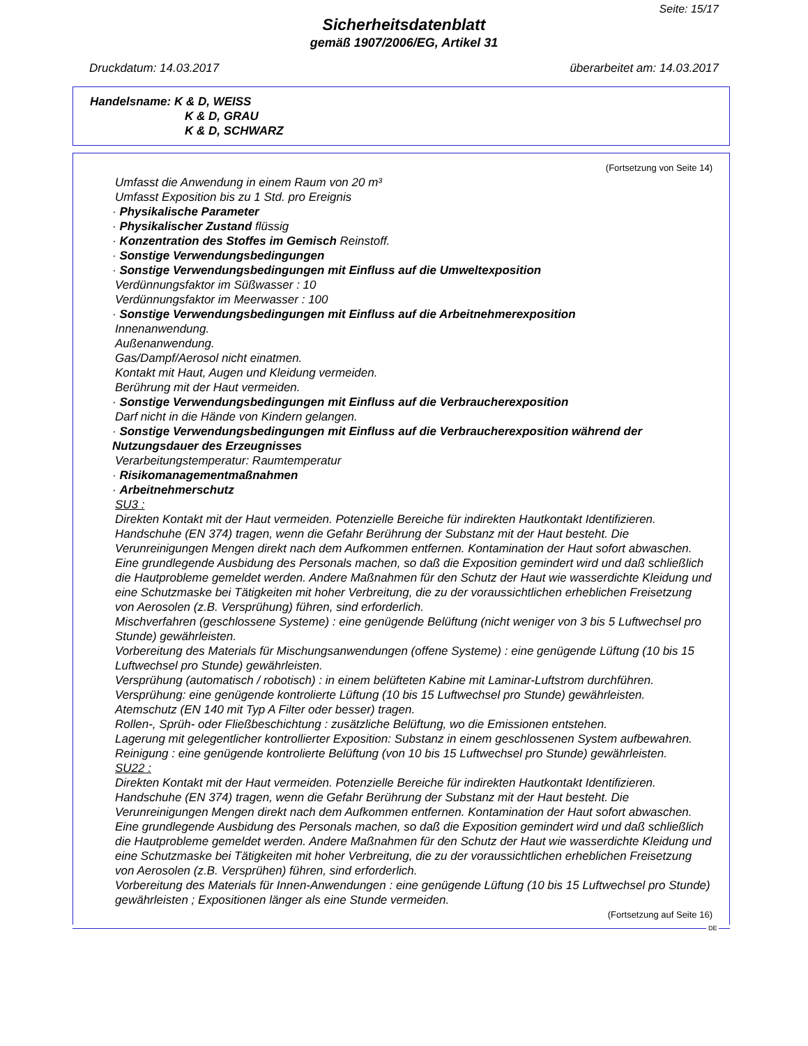Seite: 15/17
Sicherheitsdatenblatt
gemäß 1907/2006/EG, Artikel 31
Druckdatum: 14.03.2017 überarbeitet am: 14.03.2017
Handelsname: K & D, WEISS
K & D, GRAU
K & D, SCHWARZ
(Fortsetzung von Seite 14)
Umfasst die Anwendung in einem Raum von 20 m³
Umfasst Exposition bis zu 1 Std. pro Ereignis
· Physikalische Parameter
· Physikalischer Zustand flüssig
· Konzentration des Stoffes im Gemisch Reinstoff.
· Sonstige Verwendungsbedingungen
· Sonstige Verwendungsbedingungen mit Einfluss auf die Umweltexposition
Verdünnungsfaktor im Süßwasser : 10
Verdünnungsfaktor im Meerwasser : 100
· Sonstige Verwendungsbedingungen mit Einfluss auf die Arbeitnehmerexposition
Innenanwendung.
Außenanwendung.
Gas/Dampf/Aerosol nicht einatmen.
Kontakt mit Haut, Augen und Kleidung vermeiden.
Berührung mit der Haut vermeiden.
· Sonstige Verwendungsbedingungen mit Einfluss auf die Verbraucherexposition
Darf nicht in die Hände von Kindern gelangen.
· Sonstige Verwendungsbedingungen mit Einfluss auf die Verbraucherexposition während der Nutzungsdauer des Erzeugnisses
Verarbeitungstemperatur: Raumtemperatur
· Risikomanagementmaßnahmen
· Arbeitnehmerschutz
SU3 :
Direkten Kontakt mit der Haut vermeiden. Potenzielle Bereiche für indirekten Hautkontakt Identifizieren. Handschuhe (EN 374) tragen, wenn die Gefahr Berührung der Substanz mit der Haut besteht. Die Verunreinigungen Mengen direkt nach dem Aufkommen entfernen. Kontamination der Haut sofort abwaschen. Eine grundlegende Ausbidung des Personals machen, so daß die Exposition gemindert wird und daß schließlich die Hautprobleme gemeldet werden. Andere Maßnahmen für den Schutz der Haut wie wasserdichte Kleidung und eine Schutzmaske bei Tätigkeiten mit hoher Verbreitung, die zu der voraussichtlichen erheblichen Freisetzung von Aerosolen (z.B. Versprühung) führen, sind erforderlich.
Mischverfahren (geschlossene Systeme) : eine genügende Belüftung (nicht weniger von 3 bis 5 Luftwechsel pro Stunde) gewährleisten.
Vorbereitung des Materials für Mischungsanwendungen (offene Systeme) : eine genügende Lüftung (10 bis 15 Luftwechsel pro Stunde) gewährleisten.
Versprühung (automatisch / robotisch) : in einem belüfteten Kabine mit Laminar-Luftstrom durchführen.
Versprühung: eine genügende kontrolierte Lüftung (10 bis 15 Luftwechsel pro Stunde) gewährleisten.
Atemschutz (EN 140 mit Typ A Filter oder besser) tragen.
Rollen-, Sprüh- oder Fließbeschichtung : zusätzliche Belüftung, wo die Emissionen entstehen.
Lagerung mit gelegentlicher kontrollierter Exposition: Substanz in einem geschlossenen System aufbewahren.
Reinigung : eine genügende kontrolierte Belüftung (von 10 bis 15 Luftwechsel pro Stunde) gewährleisten.
SU22 :
Direkten Kontakt mit der Haut vermeiden. Potenzielle Bereiche für indirekten Hautkontakt Identifizieren. Handschuhe (EN 374) tragen, wenn die Gefahr Berührung der Substanz mit der Haut besteht. Die Verunreinigungen Mengen direkt nach dem Aufkommen entfernen. Kontamination der Haut sofort abwaschen. Eine grundlegende Ausbidung des Personals machen, so daß die Exposition gemindert wird und daß schließlich die Hautprobleme gemeldet werden. Andere Maßnahmen für den Schutz der Haut wie wasserdichte Kleidung und eine Schutzmaske bei Tätigkeiten mit hoher Verbreitung, die zu der voraussichtlichen erheblichen Freisetzung von Aerosolen (z.B. Versprühen) führen, sind erforderlich.
Vorbereitung des Materials für Innen-Anwendungen : eine genügende Lüftung (10 bis 15 Luftwechsel pro Stunde) gewährleisten ; Expositionen länger als eine Stunde vermeiden.
(Fortsetzung auf Seite 16)
DE